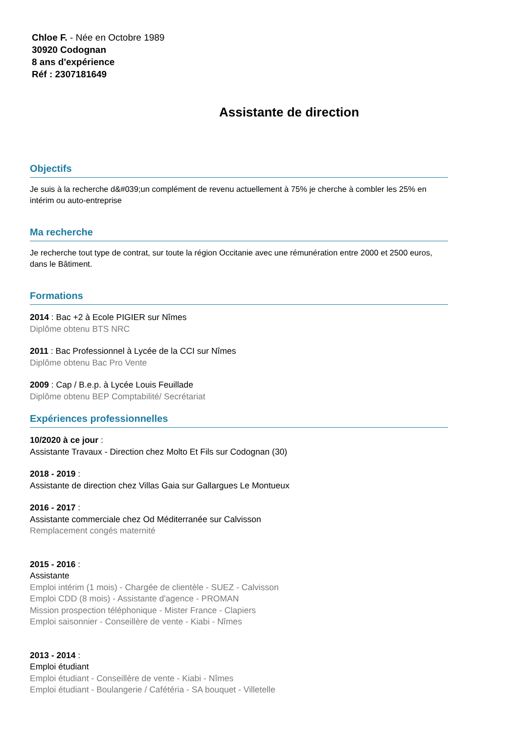Chloe F. - Née en Octobre 1989
30920 Codognan
8 ans d'expérience
Réf : 2307181649
Assistante de direction
Objectifs
Je suis à la recherche d&#039;un complément de revenu actuellement à 75% je cherche à combler les 25% en intérim ou auto-entreprise
Ma recherche
Je recherche tout type de contrat, sur toute la région Occitanie avec une rémunération entre 2000 et 2500 euros, dans le Bâtiment.
Formations
2014 : Bac +2 à Ecole PIGIER sur Nîmes
Diplôme obtenu BTS NRC
2011 : Bac Professionnel à Lycée de la CCI sur Nîmes
Diplôme obtenu Bac Pro Vente
2009 : Cap / B.e.p. à Lycée Louis Feuillade
Diplôme obtenu BEP Comptabilité/ Secrétariat
Expériences professionnelles
10/2020 à ce jour :
Assistante Travaux - Direction chez Molto Et Fils sur Codognan (30)
2018 - 2019 :
Assistante de direction chez Villas Gaia sur Gallargues Le Montueux
2016 - 2017 :
Assistante commerciale chez Od Méditerranée sur Calvisson
Remplacement congés maternité
2015 - 2016 :
Assistante
Emploi intérim (1 mois) - Chargée de clientèle - SUEZ - Calvisson
Emploi CDD (8 mois) - Assistante d'agence - PROMAN
Mission prospection téléphonique - Mister France - Clapiers
Emploi saisonnier - Conseillère de vente - Kiabi - Nîmes
2013 - 2014 :
Emploi étudiant
Emploi étudiant - Conseillère de vente - Kiabi - Nîmes
Emploi étudiant - Boulangerie / Cafétéria - SA bouquet - Villetelle